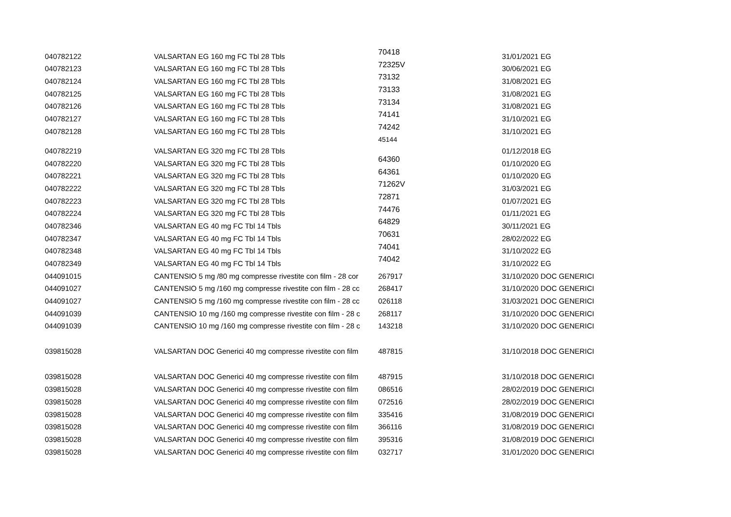| 040782122 | VALSARTAN EG 160 mg FC Tbl 28 Tbls | 70418 | 31/01/2021 EG |
| 040782123 | VALSARTAN EG 160 mg FC Tbl 28 Tbls | 72325V | 30/06/2021 EG |
| 040782124 | VALSARTAN EG 160 mg FC Tbl 28 Tbls | 73132 | 31/08/2021 EG |
| 040782125 | VALSARTAN EG 160 mg FC Tbl 28 Tbls | 73133 | 31/08/2021 EG |
| 040782126 | VALSARTAN EG 160 mg FC Tbl 28 Tbls | 73134 | 31/08/2021 EG |
| 040782127 | VALSARTAN EG 160 mg FC Tbl 28 Tbls | 74141 | 31/10/2021 EG |
| 040782128 | VALSARTAN EG 160 mg FC Tbl 28 Tbls | 74242 | 31/10/2021 EG |
| 040782219 | VALSARTAN EG 320 mg FC Tbl 28 Tbls | 45144 | 01/12/2018 EG |
| 040782220 | VALSARTAN EG 320 mg FC Tbl 28 Tbls | 64360 | 01/10/2020 EG |
| 040782221 | VALSARTAN EG 320 mg FC Tbl 28 Tbls | 64361 | 01/10/2020 EG |
| 040782222 | VALSARTAN EG 320 mg FC Tbl 28 Tbls | 71262V | 31/03/2021 EG |
| 040782223 | VALSARTAN EG 320 mg FC Tbl 28 Tbls | 72871 | 01/07/2021 EG |
| 040782224 | VALSARTAN EG 320 mg FC Tbl 28 Tbls | 74476 | 01/11/2021 EG |
| 040782346 | VALSARTAN EG 40 mg FC Tbl 14 Tbls | 64829 | 30/11/2021 EG |
| 040782347 | VALSARTAN EG 40 mg FC Tbl 14 Tbls | 70631 | 28/02/2022 EG |
| 040782348 | VALSARTAN EG 40 mg FC Tbl 14 Tbls | 74041 | 31/10/2022 EG |
| 040782349 | VALSARTAN EG 40 mg FC Tbl 14 Tbls | 74042 | 31/10/2022 EG |
| 044091015 | CANTENSIO 5 mg /80 mg compresse rivestite con film - 28 cor | 267917 | 31/10/2020 DOC GENERICI |
| 044091027 | CANTENSIO 5 mg /160 mg compresse rivestite con film - 28 cc | 268417 | 31/10/2020 DOC GENERICI |
| 044091027 | CANTENSIO 5 mg /160 mg compresse rivestite con film - 28 cc | 026118 | 31/03/2021 DOC GENERICI |
| 044091039 | CANTENSIO 10 mg /160 mg compresse rivestite con film - 28 c | 268117 | 31/10/2020 DOC GENERICI |
| 044091039 | CANTENSIO 10 mg /160 mg compresse rivestite con film - 28 c | 143218 | 31/10/2020 DOC GENERICI |
| 039815028 | VALSARTAN DOC Generici 40 mg compresse rivestite con film | 487815 | 31/10/2018 DOC GENERICI |
| 039815028 | VALSARTAN DOC Generici 40 mg compresse rivestite con film | 487915 | 31/10/2018 DOC GENERICI |
| 039815028 | VALSARTAN DOC Generici 40 mg compresse rivestite con film | 086516 | 28/02/2019 DOC GENERICI |
| 039815028 | VALSARTAN DOC Generici 40 mg compresse rivestite con film | 072516 | 28/02/2019 DOC GENERICI |
| 039815028 | VALSARTAN DOC Generici 40 mg compresse rivestite con film | 335416 | 31/08/2019 DOC GENERICI |
| 039815028 | VALSARTAN DOC Generici 40 mg compresse rivestite con film | 366116 | 31/08/2019 DOC GENERICI |
| 039815028 | VALSARTAN DOC Generici 40 mg compresse rivestite con film | 395316 | 31/08/2019 DOC GENERICI |
| 039815028 | VALSARTAN DOC Generici 40 mg compresse rivestite con film | 032717 | 31/01/2020 DOC GENERICI |